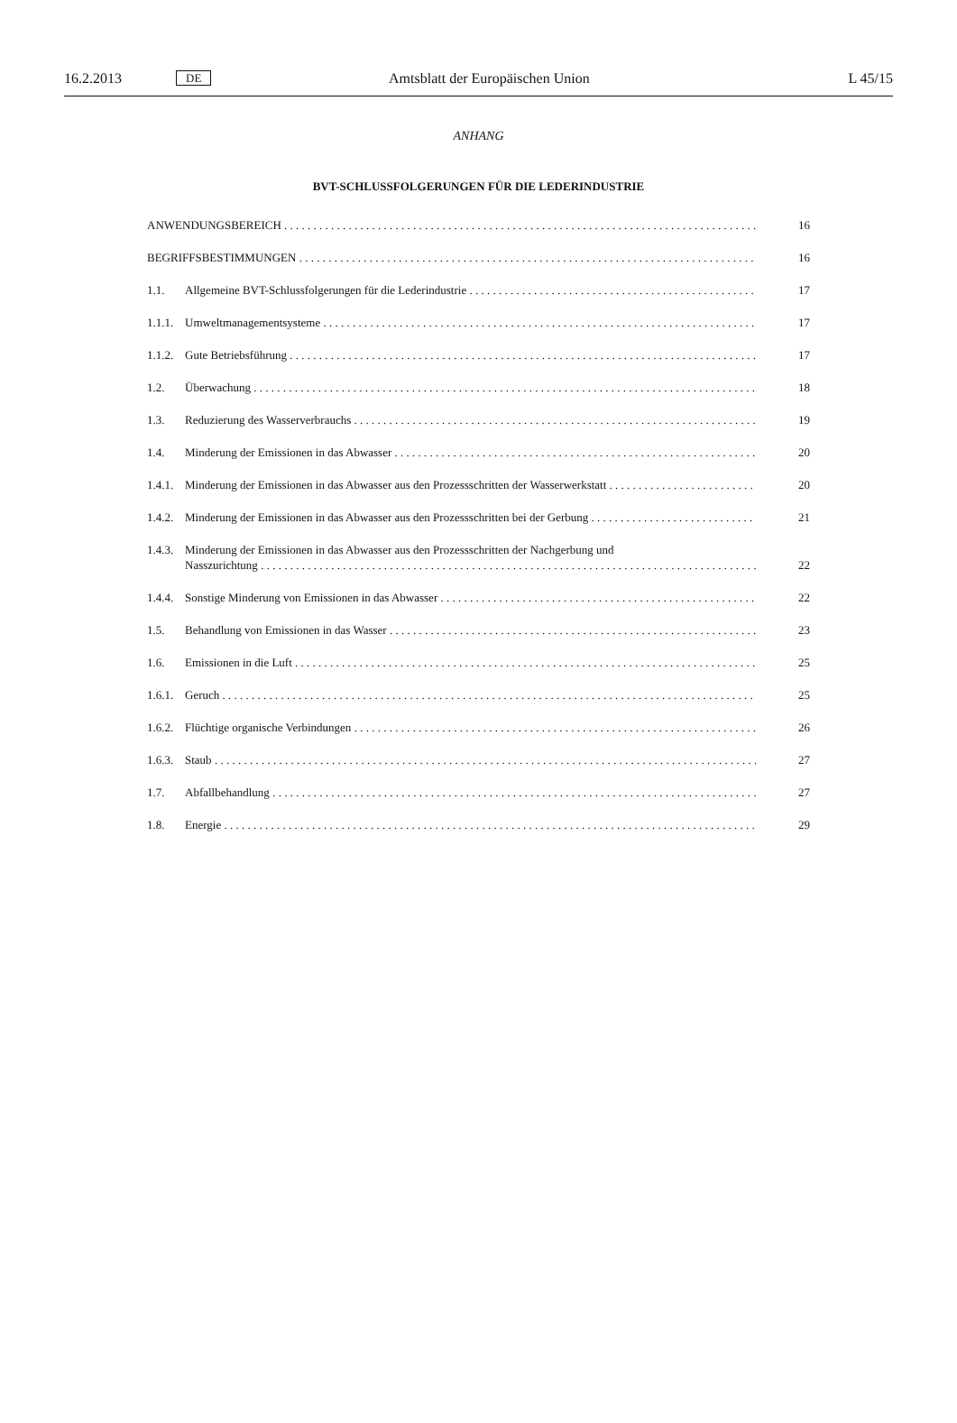16.2.2013 DE Amtsblatt der Europäischen Union L 45/15
ANHANG
BVT-SCHLUSSFOLGERUNGEN FÜR DIE LEDERINDUSTRIE
ANWENDUNGSBEREICH 16
BEGRIFFSBESTIMMUNGEN 16
1.1. Allgemeine BVT-Schlussfolgerungen für die Lederindustrie 17
1.1.1. Umweltmanagementsysteme 17
1.1.2. Gute Betriebsführung 17
1.2. Überwachung 18
1.3. Reduzierung des Wasserverbrauchs 19
1.4. Minderung der Emissionen in das Abwasser 20
1.4.1. Minderung der Emissionen in das Abwasser aus den Prozessschritten der Wasserwerkstatt 20
1.4.2. Minderung der Emissionen in das Abwasser aus den Prozessschritten bei der Gerbung 21
1.4.3. Minderung der Emissionen in das Abwasser aus den Prozessschritten der Nachgerbung und
Nasszurichtung 22
1.4.4. Sonstige Minderung von Emissionen in das Abwasser 22
1.5. Behandlung von Emissionen in das Wasser 23
1.6. Emissionen in die Luft 25
1.6.1. Geruch 25
1.6.2. Flüchtige organische Verbindungen 26
1.6.3. Staub 27
1.7. Abfallbehandlung 27
1.8. Energie 29